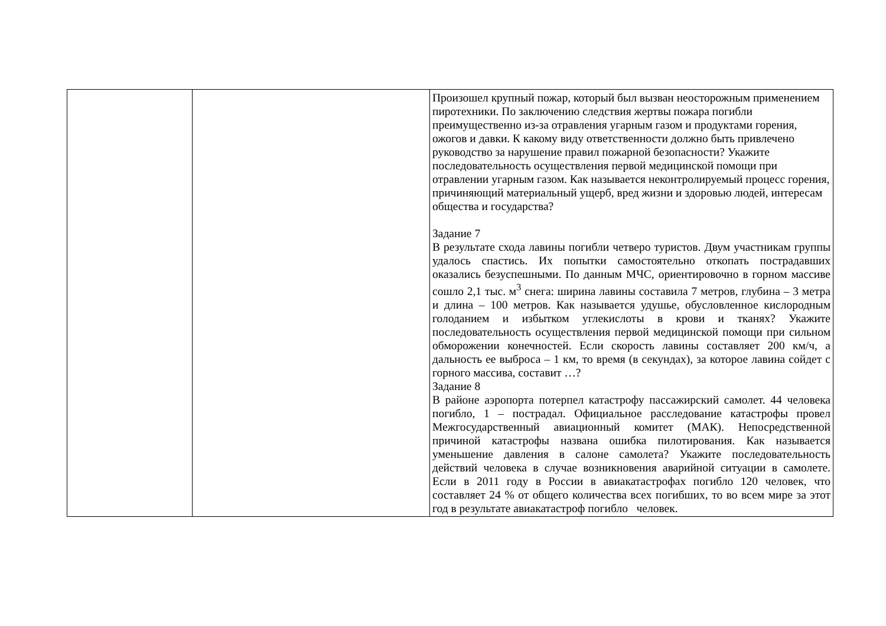| | | Произошел крупный пожар, который был вызван неосторожным применением пиротехники. По заключению следствия жертвы пожара погибли преимущественно из-за отравления угарным газом и продуктами горения, ожогов и давки. К какому виду ответственности должно быть привлечено руководство за нарушение правил пожарной безопасности? Укажите последовательность осуществления первой медицинской помощи при отравлении угарным газом. Как называется неконтролируемый процесс горения, причиняющий материальный ущерб, вред жизни и здоровью людей, интересам общества и государства? Задание 7 В результате схода лавины погибли четверо туристов. Двум участникам группы удалось спастись. Их попытки самостоятельно откопать пострадавших оказались безуспешными. По данным МЧС, ориентировочно в горном массиве сошло 2,1 тыс. м<sup>3</sup> снега: ширина лавины составила 7 метров, глубина – 3 метра и длина – 100 метров. Как называется удушье, обусловленное кислородным голоданием и избытком углекислоты в крови и тканях? Укажите последовательность осуществления первой медицинской помощи при сильном обморожении конечностей. Если скорость лавины составляет 200 км/ч, а дальность ее выброса – 1 км, то время (в секундах), за которое лавина сойдет с горного массива, составит …? Задание 8 В районе аэропорта потерпел катастрофу пассажирский самолет. 44 человека погибло, 1 – пострадал. Официальное расследование катастрофы провел Межгосударственный авиационный комитет (МАК). Непосредственной причиной катастрофы названа ошибка пилотирования. Как называется уменьшение давления в салоне самолета? Укажите последовательность действий человека в случае возникновения аварийной ситуации в самолете. Если в 2011 году в России в авиакатастрофах погибло 120 человек, что составляет 24 % от общего количества всех погибших, то во всем мире за этот год в результате авиакатастроф погибло человек. |